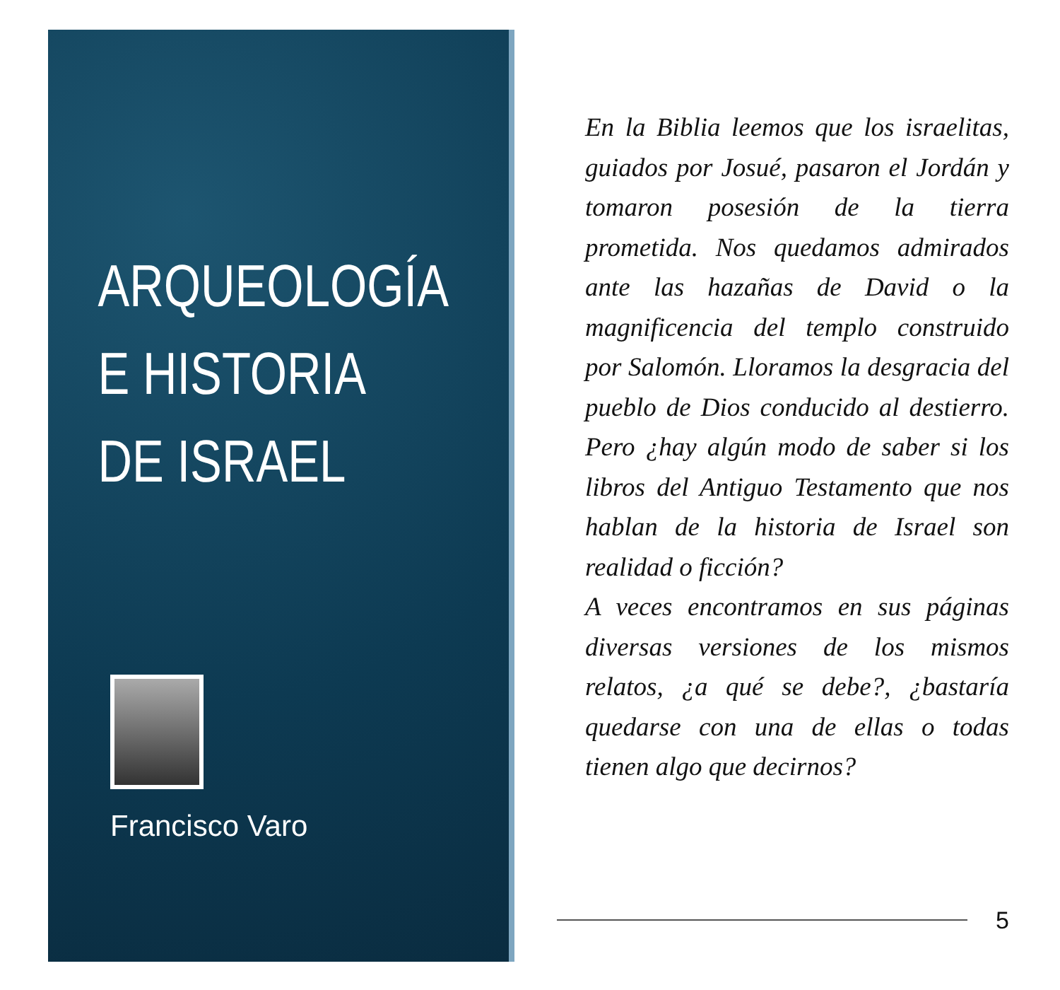ARQUEOLOGÍA
E HISTORIA
DE ISRAEL
Francisco Varo
En la Biblia leemos que los israelitas, guiados por Josué, pasaron el Jordán y tomaron posesión de la tierra prometida. Nos quedamos admirados ante las hazañas de David o la magnificencia del templo construido por Salomón. Lloramos la desgracia del pueblo de Dios conducido al destierro. Pero ¿hay algún modo de saber si los libros del Antiguo Testamento que nos hablan de la historia de Israel son realidad o ficción?
A veces encontramos en sus páginas diversas versiones de los mismos relatos, ¿a qué se debe?, ¿bastaría quedarse con una de ellas o todas tienen algo que decirnos?
5